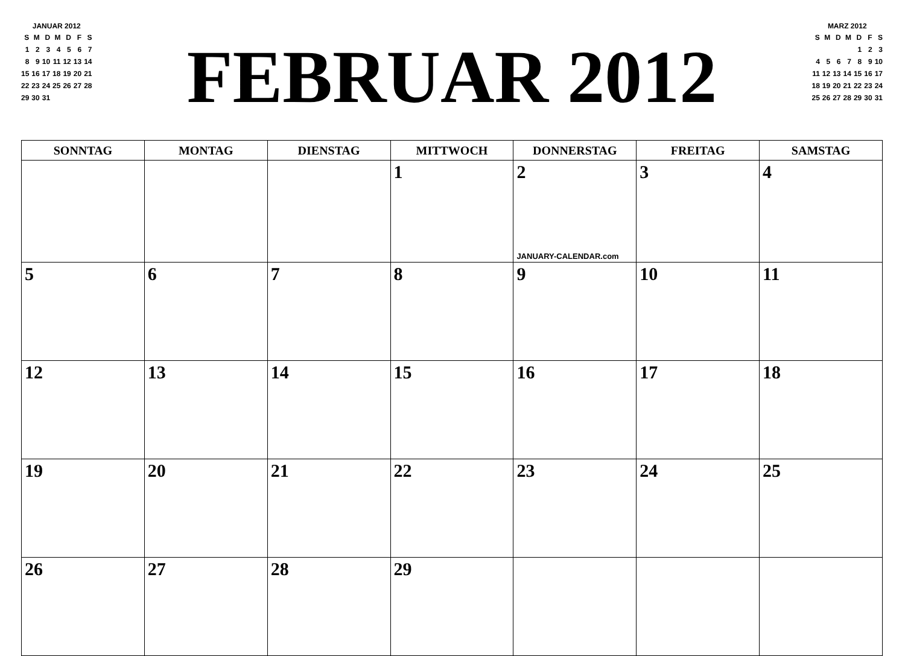JANUAR 2012
| S | M | D | M | D | F | S |
| --- | --- | --- | --- | --- | --- | --- |
| 1 | 2 | 3 | 4 | 5 | 6 | 7 |
| 8 | 9 | 10 | 11 | 12 | 13 | 14 |
| 15 | 16 | 17 | 18 | 19 | 20 | 21 |
| 22 | 23 | 24 | 25 | 26 | 27 | 28 |
| 29 | 30 | 31 | | | | |
FEBRUAR 2012
MARZ 2012
| S | M | D | M | D | F | S |
| --- | --- | --- | --- | --- | --- | --- |
| | | | | 1 | 2 | 3 |
| 4 | 5 | 6 | 7 | 8 | 9 | 10 |
| 11 | 12 | 13 | 14 | 15 | 16 | 17 |
| 18 | 19 | 20 | 21 | 22 | 23 | 24 |
| 25 | 26 | 27 | 28 | 29 | 30 | 31 |
| SONNTAG | MONTAG | DIENSTAG | MITTWOCH | DONNERSTAG | FREITAG | SAMSTAG |
| --- | --- | --- | --- | --- | --- | --- |
| | | | 1 | 2 JANUARY-CALENDAR.com | 3 | 4 |
| 5 | 6 | 7 | 8 | 9 | 10 | 11 |
| 12 | 13 | 14 | 15 | 16 | 17 | 18 |
| 19 | 20 | 21 | 22 | 23 | 24 | 25 |
| 26 | 27 | 28 | 29 | | | |